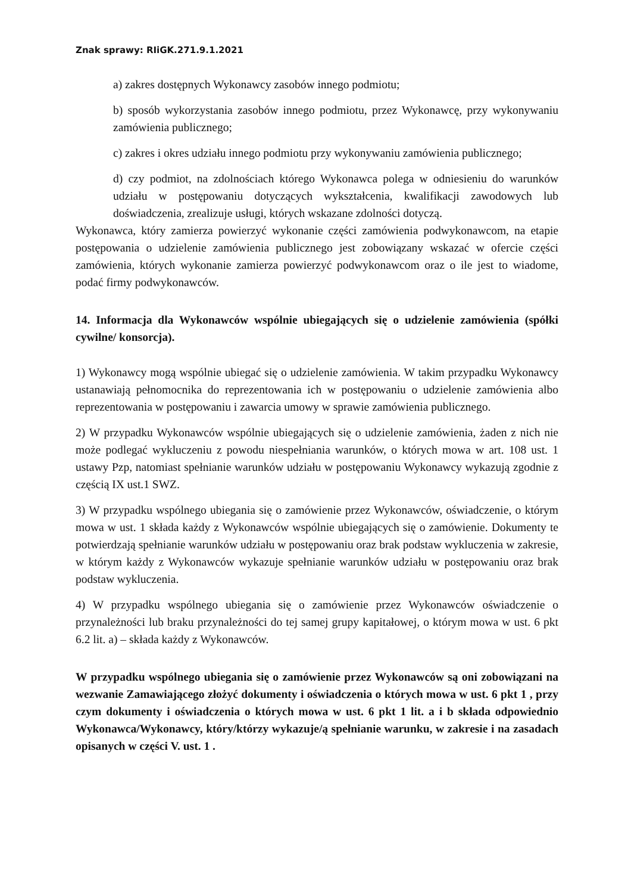Znak sprawy: RIiGK.271.9.1.2021
a) zakres dostępnych Wykonawcy zasobów innego podmiotu;
b) sposób wykorzystania zasobów innego podmiotu, przez Wykonawcę, przy wykonywaniu zamówienia publicznego;
c) zakres i okres udziału innego podmiotu przy wykonywaniu zamówienia publicznego;
d) czy podmiot, na zdolnościach którego Wykonawca polega w odniesieniu do warunków udziału w postępowaniu dotyczących wykształcenia, kwalifikacji zawodowych lub doświadczenia, zrealizuje usługi, których wskazane zdolności dotyczą.
Wykonawca, który zamierza powierzyć wykonanie części zamówienia podwykonawcom, na etapie postępowania o udzielenie zamówienia publicznego jest zobowiązany wskazać w ofercie części zamówienia, których wykonanie zamierza powierzyć podwykonawcom oraz o ile jest to wiadome, podać firmy podwykonawców.
14. Informacja dla Wykonawców wspólnie ubiegających się o udzielenie zamówienia (spółki cywilne/ konsorcja).
1) Wykonawcy mogą wspólnie ubiegać się o udzielenie zamówienia. W takim przypadku Wykonawcy ustanawiają pełnomocnika do reprezentowania ich w postępowaniu o udzielenie zamówienia albo reprezentowania w postępowaniu i zawarcia umowy w sprawie zamówienia publicznego.
2) W przypadku Wykonawców wspólnie ubiegających się o udzielenie zamówienia, żaden z nich nie może podlegać wykluczeniu z powodu niespełniania warunków, o których mowa w art. 108 ust. 1 ustawy Pzp, natomiast spełnianie warunków udziału w postępowaniu Wykonawcy wykazują zgodnie z częścią IX ust.1 SWZ.
3) W przypadku wspólnego ubiegania się o zamówienie przez Wykonawców, oświadczenie, o którym mowa w ust. 1 składa każdy z Wykonawców wspólnie ubiegających się o zamówienie. Dokumenty te potwierdzają spełnianie warunków udziału w postępowaniu oraz brak podstaw wykluczenia w zakresie, w którym każdy z Wykonawców wykazuje spełnianie warunków udziału w postępowaniu oraz brak podstaw wykluczenia.
4) W przypadku wspólnego ubiegania się o zamówienie przez Wykonawców oświadczenie o przynależności lub braku przynależności do tej samej grupy kapitałowej, o którym mowa w ust. 6 pkt 6.2 lit. a) – składa każdy z Wykonawców.
W przypadku wspólnego ubiegania się o zamówienie przez Wykonawców są oni zobowiązani na wezwanie Zamawiającego złożyć dokumenty i oświadczenia o których mowa w ust. 6 pkt 1 , przy czym dokumenty i oświadczenia o których mowa w ust. 6 pkt 1 lit. a i b składa odpowiednio Wykonawca/Wykonawcy, który/którzy wykazuje/ą spełnianie warunku, w zakresie i na zasadach opisanych w części V. ust. 1 .